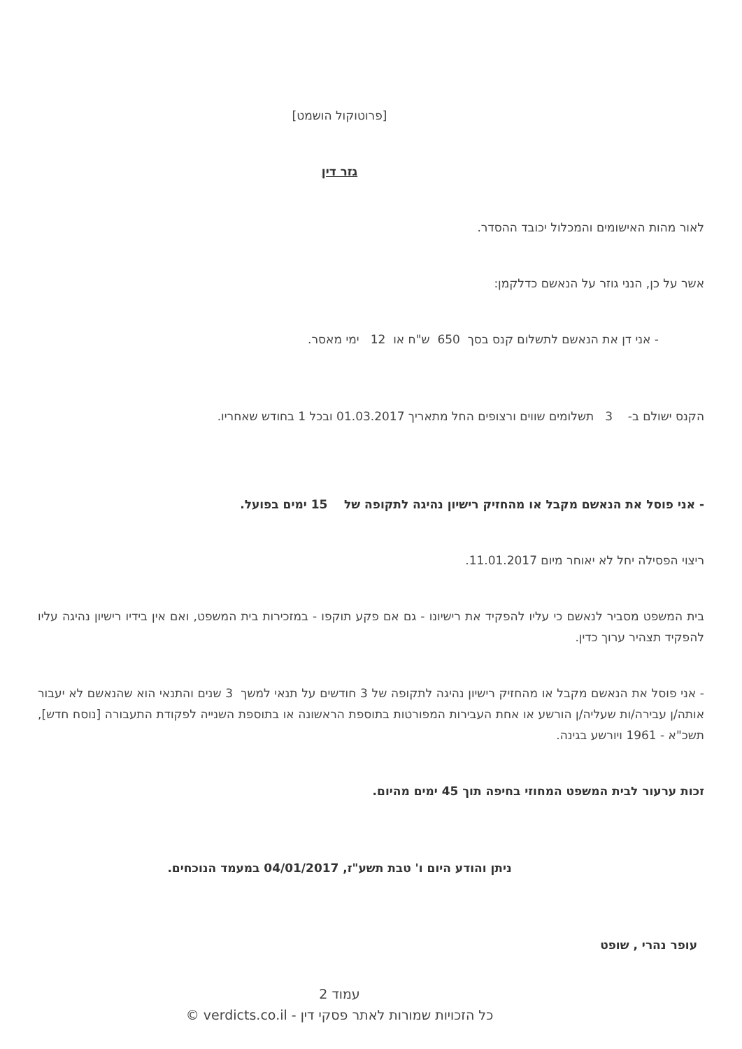[פרוטוקול הושמט]
גזר דין
לאור מהות האישומים והמכלול יכובד ההסדר.
אשר על כן, הנני גוזר על הנאשם כדלקמן:
- אני דן את הנאשם לתשלום קנס בסך 650 ש"ח או 12 ימי מאסר.
הקנס ישולם ב- 3 תשלומים שווים ורצופים החל מתאריך 01.03.2017 ובכל 1 בחודש שאחריו.
- אני פוסל את הנאשם מקבל או מהחזיק רישיון נהיגה לתקופה של 15 ימים בפועל.
ריצוי הפסילה יחל לא יאוחר מיום 11.01.2017.
בית המשפט מסביר לנאשם כי עליו להפקיד את רישיונו - גם אם פקע תוקפו - במזכירות בית המשפט, ואם אין בידיו רישיון נהיגה עליו להפקיד תצהיר ערוך כדין.
- אני פוסל את הנאשם מקבל או מהחזיק רישיון נהיגה לתקופה של 3 חודשים על תנאי למשך 3 שנים והתנאי הוא שהנאשם לא יעבור אותה/ן עבירה/ות שעליה/ן הורשע או אחת העבירות המפורטות בתוספת הראשונה או בתוספת השנייה לפקודת התעבורה [נוסח חדש], תשכ"א - 1961 ויורשע בגינה.
זכות ערעור לבית המשפט המחוזי בחיפה תוך 45 ימים מהיום.
ניתן והודע היום ו' טבת תשע"ז, 04/01/2017 במעמד הנוכחים.
עופר נהרי , שופט
עמוד 2
כל הזכויות שמורות לאתר פסקי דין - verdicts.co.il ©